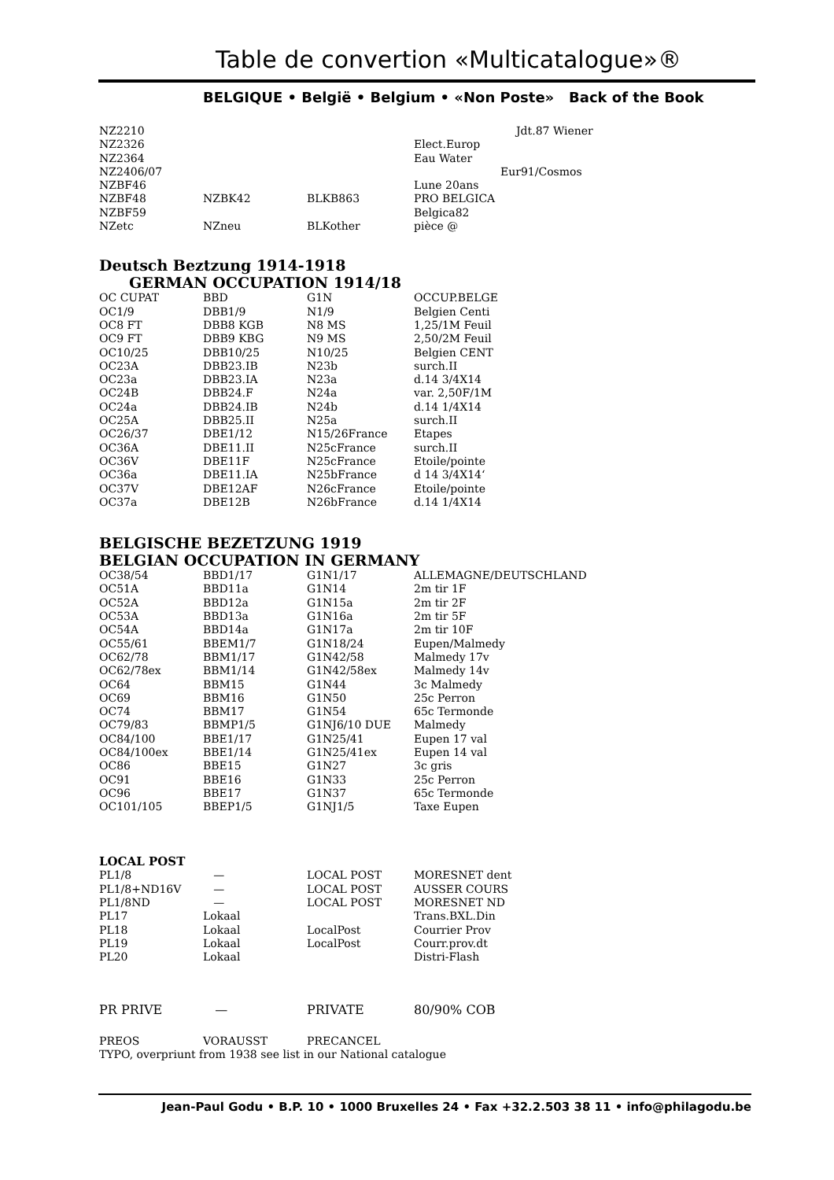Table de convertion «Multicatalogue»®
BELGIQUE • België • Belgium • «Non Poste» Back of the Book
| NZ2210 | | | Jdt.87 Wiener |
| NZ2326 | | | Elect.Europ |
| NZ2364 | | | Eau Water |
| NZ2406/07 | | | Eur91/Cosmos |
| NZBF46 | | | Lune 20ans |
| NZBF48 | NZBK42 | BLKB863 | PRO BELGICA |
| NZBF59 | | | Belgica82 |
| NZetc | NZneu | BLKother | pièce @ |
Deutsch Beztzung 1914-1918
GERMAN OCCUPATION 1914/18
| OC CUPAT | BBD | G1N | OCCUP.BELGE |
| OC1/9 | DBB1/9 | N1/9 | Belgien Centi |
| OC8 FT | DBB8 KGB | N8 MS | 1,25/1M Feuil |
| OC9 FT | DBB9 KBG | N9 MS | 2,50/2M Feuil |
| OC10/25 | DBB10/25 | N10/25 | Belgien CENT |
| OC23A | DBB23.IB | N23b | surch.II |
| OC23a | DBB23.IA | N23a | d.14 3/4X14 |
| OC24B | DBB24.F | N24a | var. 2,50F/1M |
| OC24a | DBB24.IB | N24b | d.14 1/4X14 |
| OC25A | DBB25.II | N25a | surch.II |
| OC26/37 | DBE1/12 | N15/26France | Etapes |
| OC36A | DBE11.II | N25cFrance | surch.II |
| OC36V | DBE11F | N25cFrance | Etoile/pointe |
| OC36a | DBE11.IA | N25bFrance | d 14 3/4X14‘ |
| OC37V | DBE12AF | N26cFrance | Etoile/pointe |
| OC37a | DBE12B | N26bFrance | d.14 1/4X14 |
BELGISCHE BEZETZUNG 1919
BELGIAN OCCUPATION IN GERMANY
| OC38/54 | BBD1/17 | G1N1/17 | ALLEMAGNE/DEUTSCHLAND |
| OC51A | BBD11a | G1N14 | 2m tir 1F |
| OC52A | BBD12a | G1N15a | 2m tir 2F |
| OC53A | BBD13a | G1N16a | 2m tir 5F |
| OC54A | BBD14a | G1N17a | 2m tir 10F |
| OC55/61 | BBEM1/7 | G1N18/24 | Eupen/Malmedy |
| OC62/78 | BBM1/17 | G1N42/58 | Malmedy 17v |
| OC62/78ex | BBM1/14 | G1N42/58ex | Malmedy 14v |
| OC64 | BBM15 | G1N44 | 3c Malmedy |
| OC69 | BBM16 | G1N50 | 25c Perron |
| OC74 | BBM17 | G1N54 | 65c Termonde |
| OC79/83 | BBMP1/5 | G1NJ6/10 DUE | Malmedy |
| OC84/100 | BBE1/17 | G1N25/41 | Eupen 17 val |
| OC84/100ex | BBE1/14 | G1N25/41ex | Eupen 14 val |
| OC86 | BBE15 | G1N27 | 3c gris |
| OC91 | BBE16 | G1N33 | 25c Perron |
| OC96 | BBE17 | G1N37 | 65c Termonde |
| OC101/105 | BBEP1/5 | G1NJ1/5 | Taxe Eupen |
LOCAL POST
| PL1/8 | — | LOCAL POST | MORESNET dent |
| PL1/8+ND16V | — | LOCAL POST | AUSSER COURS |
| PL1/8ND | — | LOCAL POST | MORESNET ND |
| PL17 | Lokaal | | Trans.BXL.Din |
| PL18 | Lokaal | LocalPost | Courrier Prov |
| PL19 | Lokaal | LocalPost | Courr.prov.dt |
| PL20 | Lokaal | | Distri-Flash |
| PR PRIVE | — | PRIVATE | 80/90% COB |
| PREOS | VORAUSST | PRECANCEL | |
TYPO, overpriunt from 1938 see list in our National catalogue
Jean-Paul Godu • B.P. 10 • 1000 Bruxelles 24 • Fax +32.2.503 38 11 • info@philagodu.be